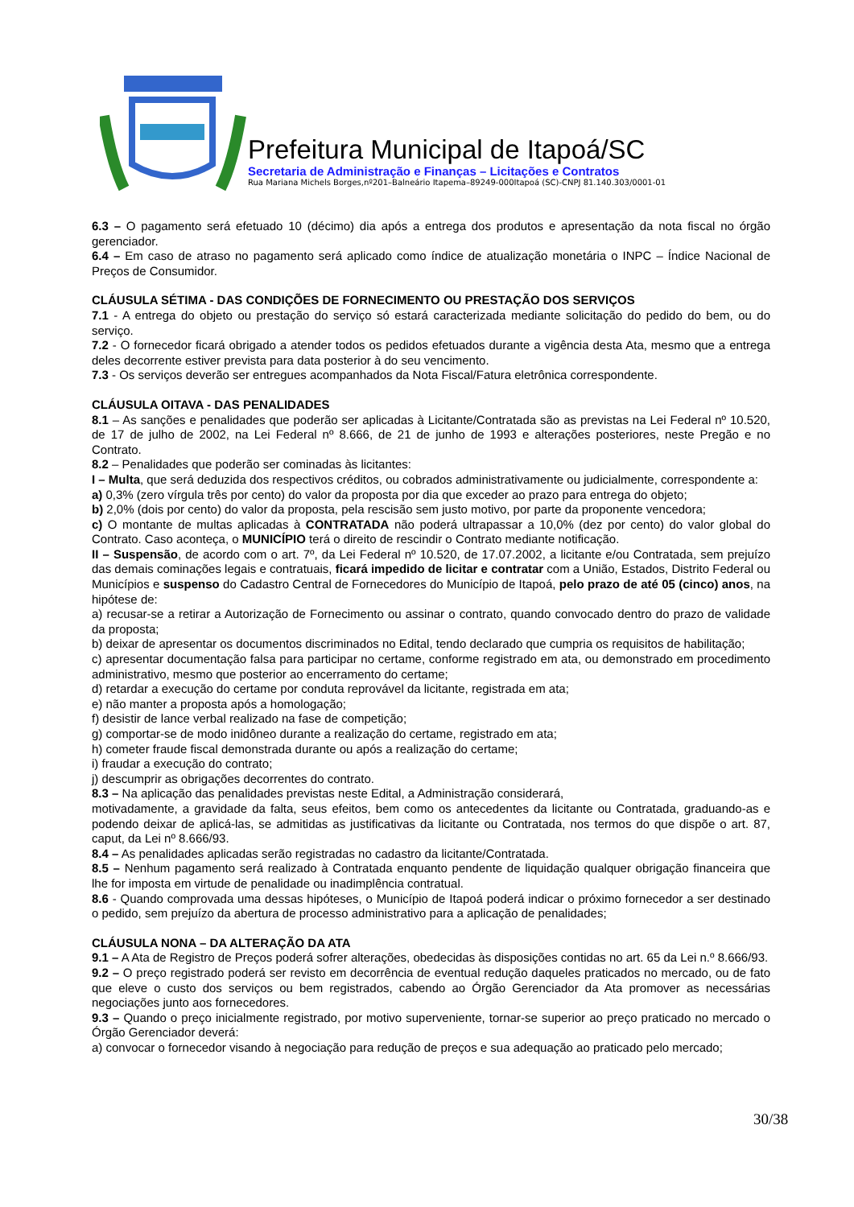Prefeitura Municipal de Itapoá/SC
Secretaria de Administração e Finanças – Licitações e Contratos
Rua Mariana Michels Borges,nº201–Balneário Itapema–89249-000Itapoá (SC)-CNPJ 81.140.303/0001-01
6.3 – O pagamento será efetuado 10 (décimo) dia após a entrega dos produtos e apresentação da nota fiscal no órgão gerenciador.
6.4 – Em caso de atraso no pagamento será aplicado como índice de atualização monetária o INPC – Índice Nacional de Preços de Consumidor.
CLÁUSULA SÉTIMA - DAS CONDIÇÕES DE FORNECIMENTO OU PRESTAÇÃO DOS SERVIÇOS
7.1 - A entrega do objeto ou prestação do serviço só estará caracterizada mediante solicitação do pedido do bem, ou do serviço.
7.2 - O fornecedor ficará obrigado a atender todos os pedidos efetuados durante a vigência desta Ata, mesmo que a entrega deles decorrente estiver prevista para data posterior à do seu vencimento.
7.3 - Os serviços deverão ser entregues acompanhados da Nota Fiscal/Fatura eletrônica correspondente.
CLÁUSULA OITAVA - DAS PENALIDADES
8.1 – As sanções e penalidades que poderão ser aplicadas à Licitante/Contratada são as previstas na Lei Federal nº 10.520, de 17 de julho de 2002, na Lei Federal nº 8.666, de 21 de junho de 1993 e alterações posteriores, neste Pregão e no Contrato.
8.2 – Penalidades que poderão ser cominadas às licitantes:
I – Multa, que será deduzida dos respectivos créditos, ou cobrados administrativamente ou judicialmente, correspondente a:
a) 0,3% (zero vírgula três por cento) do valor da proposta por dia que exceder ao prazo para entrega do objeto;
b) 2,0% (dois por cento) do valor da proposta, pela rescisão sem justo motivo, por parte da proponente vencedora;
c) O montante de multas aplicadas à CONTRATADA não poderá ultrapassar a 10,0% (dez por cento) do valor global do Contrato. Caso aconteça, o MUNICÍPIO terá o direito de rescindir o Contrato mediante notificação.
II – Suspensão, de acordo com o art. 7º, da Lei Federal nº 10.520, de 17.07.2002, a licitante e/ou Contratada, sem prejuízo das demais cominações legais e contratuais, ficará impedido de licitar e contratar com a União, Estados, Distrito Federal ou Municípios e suspenso do Cadastro Central de Fornecedores do Município de Itapoá, pelo prazo de até 05 (cinco) anos, na hipótese de:
a) recusar-se a retirar a Autorização de Fornecimento ou assinar o contrato, quando convocado dentro do prazo de validade da proposta;
b) deixar de apresentar os documentos discriminados no Edital, tendo declarado que cumpria os requisitos de habilitação;
c) apresentar documentação falsa para participar no certame, conforme registrado em ata, ou demonstrado em procedimento administrativo, mesmo que posterior ao encerramento do certame;
d) retardar a execução do certame por conduta reprovável da licitante, registrada em ata;
e) não manter a proposta após a homologação;
f) desistir de lance verbal realizado na fase de competição;
g) comportar-se de modo inidôneo durante a realização do certame, registrado em ata;
h) cometer fraude fiscal demonstrada durante ou após a realização do certame;
i) fraudar a execução do contrato;
j) descumprir as obrigações decorrentes do contrato.
8.3 – Na aplicação das penalidades previstas neste Edital, a Administração considerará,
motivadamente, a gravidade da falta, seus efeitos, bem como os antecedentes da licitante ou Contratada, graduando-as e podendo deixar de aplicá-las, se admitidas as justificativas da licitante ou Contratada, nos termos do que dispõe o art. 87, caput, da Lei nº 8.666/93.
8.4 – As penalidades aplicadas serão registradas no cadastro da licitante/Contratada.
8.5 – Nenhum pagamento será realizado à Contratada enquanto pendente de liquidação qualquer obrigação financeira que lhe for imposta em virtude de penalidade ou inadimplência contratual.
8.6 - Quando comprovada uma dessas hipóteses, o Município de Itapoá poderá indicar o próximo fornecedor a ser destinado o pedido, sem prejuízo da abertura de processo administrativo para a aplicação de penalidades;
CLÁUSULA NONA – DA ALTERAÇÃO DA ATA
9.1 – A Ata de Registro de Preços poderá sofrer alterações, obedecidas às disposições contidas no art. 65 da Lei n.º 8.666/93.
9.2 – O preço registrado poderá ser revisto em decorrência de eventual redução daqueles praticados no mercado, ou de fato que eleve o custo dos serviços ou bem registrados, cabendo ao Órgão Gerenciador da Ata promover as necessárias negociações junto aos fornecedores.
9.3 – Quando o preço inicialmente registrado, por motivo superveniente, tornar-se superior ao preço praticado no mercado o Órgão Gerenciador deverá:
a) convocar o fornecedor visando à negociação para redução de preços e sua adequação ao praticado pelo mercado;
30/38